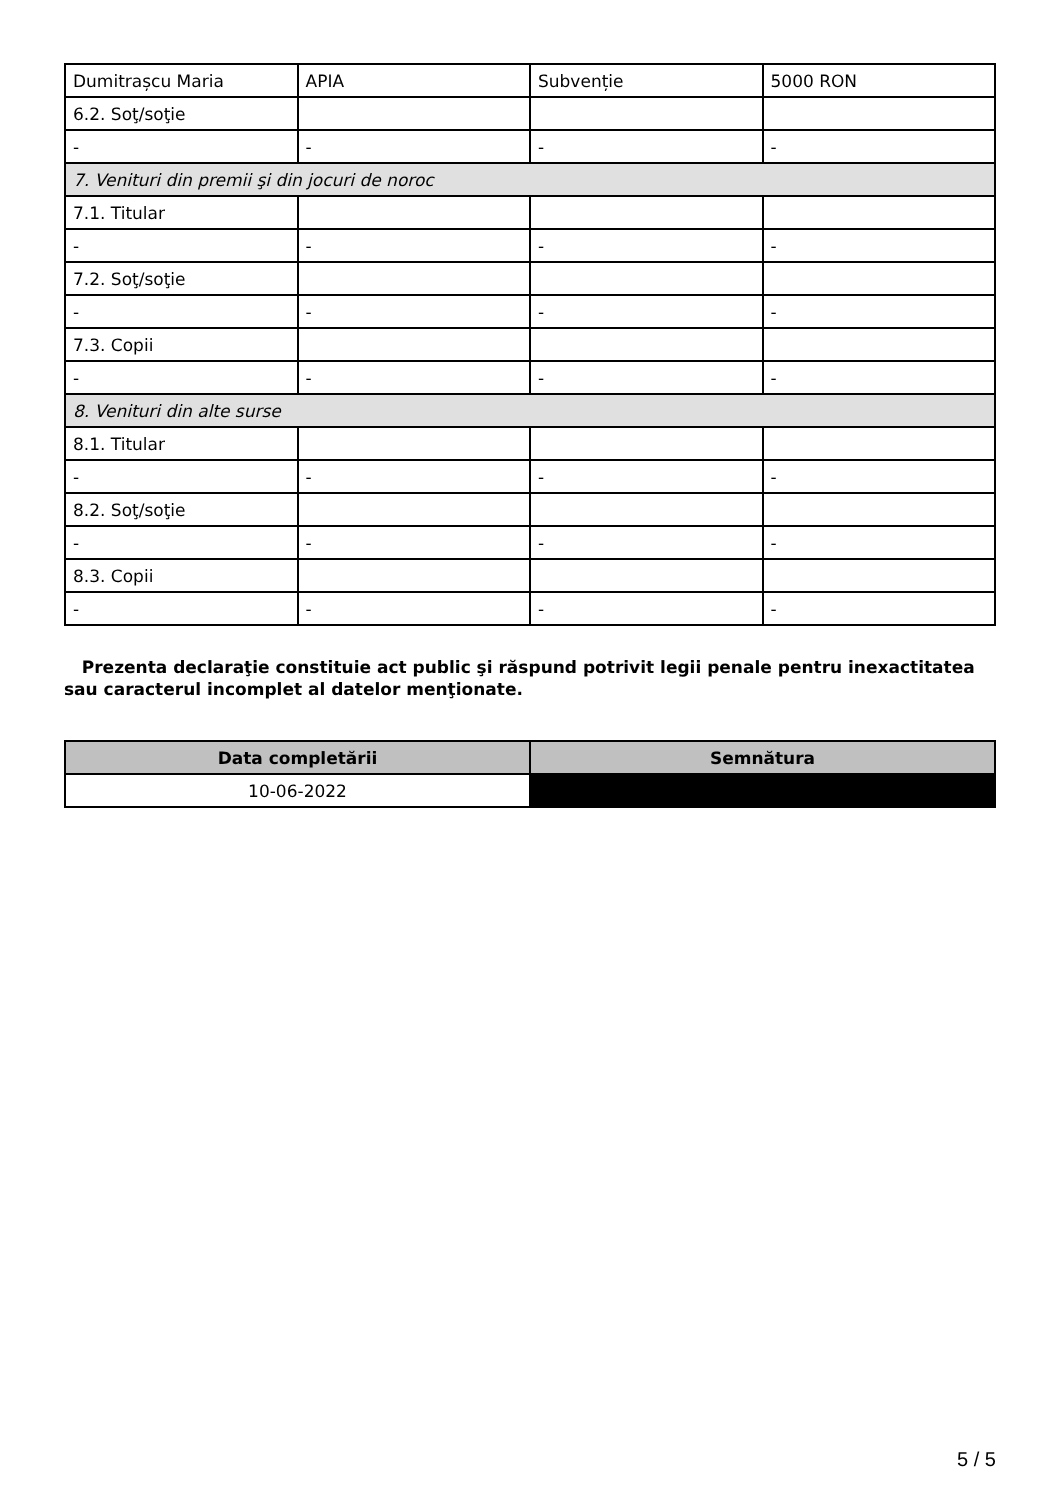| Dumitrașcu Maria | APIA | Subvenție | 5000 RON |
| 6.2. Soţ/soţie | | | |
| - | - | - | - |
| 7. Venituri din premii şi din jocuri de noroc | | | |
| 7.1. Titular | | | |
| - | - | - | - |
| 7.2. Soţ/soţie | | | |
| - | - | - | - |
| 7.3. Copii | | | |
| - | - | - | - |
| 8. Venituri din alte surse | | | |
| 8.1. Titular | | | |
| - | - | - | - |
| 8.2. Soţ/soţie | | | |
| - | - | - | - |
| 8.3. Copii | | | |
| - | - | - | - |
Prezenta declaraţie constituie act public şi răspund potrivit legii penale pentru inexactitatea sau caracterul incomplet al datelor menţionate.
| Data completării | Semnătura |
| --- | --- |
| 10-06-2022 | |
5 / 5